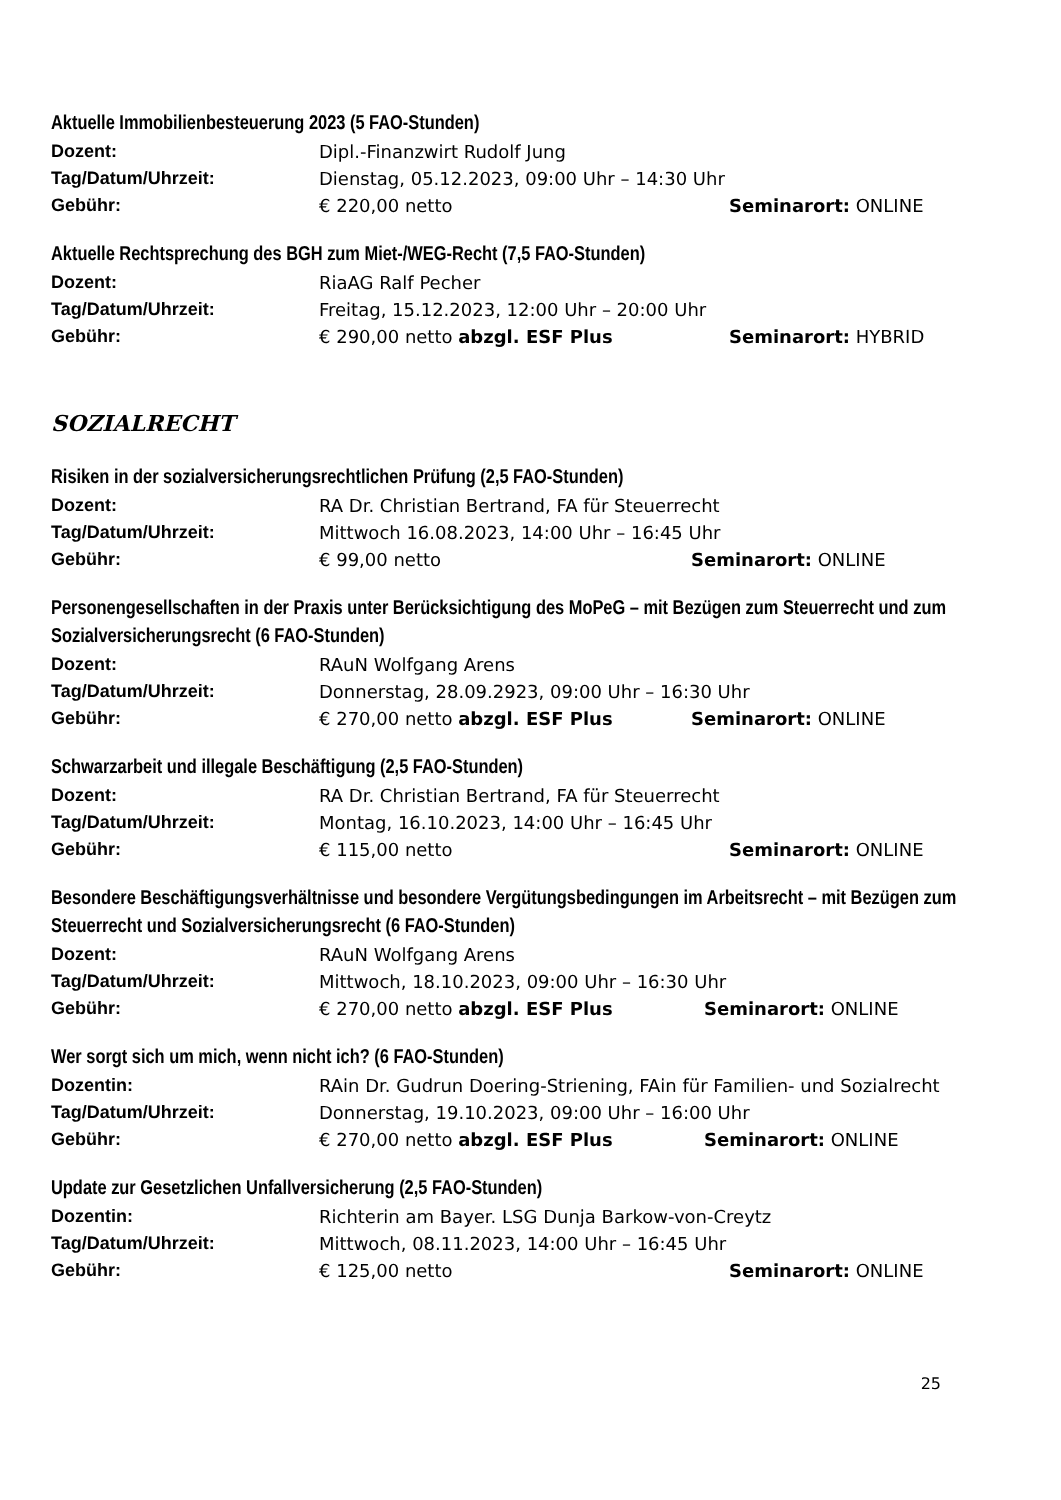Aktuelle Immobilienbesteuerung 2023 (5 FAO-Stunden)
Dozent: Dipl.-Finanzwirt Rudolf Jung
Tag/Datum/Uhrzeit: Dienstag, 05.12.2023, 09:00 Uhr – 14:30 Uhr
Gebühr: € 220,00 netto Seminarort: ONLINE
Aktuelle Rechtsprechung des BGH zum Miet-/WEG-Recht (7,5 FAO-Stunden)
Dozent: RiaAG Ralf Pecher
Tag/Datum/Uhrzeit: Freitag, 15.12.2023, 12:00 Uhr – 20:00 Uhr
Gebühr: € 290,00 netto abzgl. ESF Plus Seminarort: HYBRID
SOZIALRECHT
Risiken in der sozialversicherungsrechtlichen Prüfung (2,5 FAO-Stunden)
Dozent: RA Dr. Christian Bertrand, FA für Steuerrecht
Tag/Datum/Uhrzeit: Mittwoch 16.08.2023, 14:00 Uhr – 16:45 Uhr
Gebühr: € 99,00 netto Seminarort: ONLINE
Personengesellschaften in der Praxis unter Berücksichtigung des MoPeG – mit Bezügen zum Steuerrecht und zum Sozialversicherungsrecht (6 FAO-Stunden)
Dozent: RAuN Wolfgang Arens
Tag/Datum/Uhrzeit: Donnerstag, 28.09.2923, 09:00 Uhr – 16:30 Uhr
Gebühr: € 270,00 netto abzgl. ESF Plus Seminarort: ONLINE
Schwarzarbeit und illegale Beschäftigung (2,5 FAO-Stunden)
Dozent: RA Dr. Christian Bertrand, FA für Steuerrecht
Tag/Datum/Uhrzeit: Montag, 16.10.2023, 14:00 Uhr – 16:45 Uhr
Gebühr: € 115,00 netto Seminarort: ONLINE
Besondere Beschäftigungsverhältnisse und besondere Vergütungsbedingungen im Arbeitsrecht – mit Bezügen zum Steuerrecht und Sozialversicherungsrecht (6 FAO-Stunden)
Dozent: RAuN Wolfgang Arens
Tag/Datum/Uhrzeit: Mittwoch, 18.10.2023, 09:00 Uhr – 16:30 Uhr
Gebühr: € 270,00 netto abzgl. ESF Plus Seminarort: ONLINE
Wer sorgt sich um mich, wenn nicht ich? (6 FAO-Stunden)
Dozentin: RAin Dr. Gudrun Doering-Striening, FAin für Familien- und Sozialrecht
Tag/Datum/Uhrzeit: Donnerstag, 19.10.2023, 09:00 Uhr – 16:00 Uhr
Gebühr: € 270,00 netto abzgl. ESF Plus Seminarort: ONLINE
Update zur Gesetzlichen Unfallversicherung (2,5 FAO-Stunden)
Dozentin: Richterin am Bayer. LSG Dunja Barkow-von-Creytz
Tag/Datum/Uhrzeit: Mittwoch, 08.11.2023, 14:00 Uhr – 16:45 Uhr
Gebühr: € 125,00 netto Seminarort: ONLINE
25